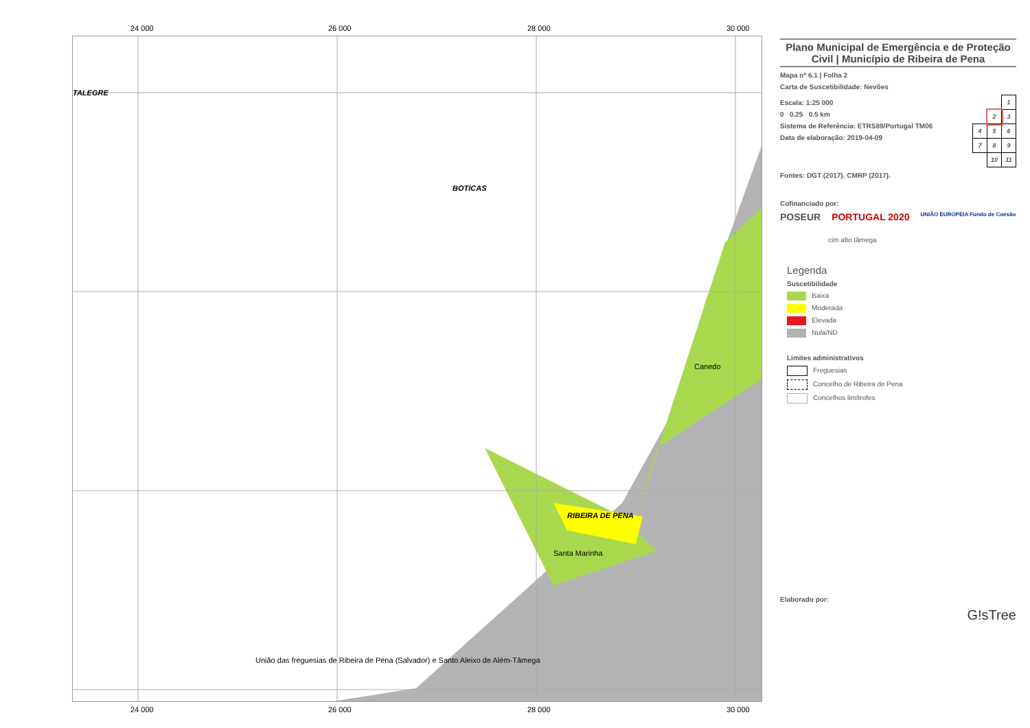24 000 26 000 28 000 30 000
TALEGRE
BOTICAS
Canedo
RIBEIRA DE PENA
Santa Marinha
União das freguesias de Ribeira de Pena (Salvador) e Santo Aleixo de Além-Tâmega
24 000 26 000 28 000 30 000
Plano Municipal de Emergência e de Proteção Civil | Município de Ribeira de Pena
Mapa nº 6.1 | Folha 2
Carta de Suscetibilidade: Nevões
Escala: 1:25 000
0 0.25 0.5 km
Sistema de Referência: ETRS89/Portugal TM06
Data de elaboração: 2019-04-09
| | | 1 |
| | 2 | 3 |
| 4 | 5 | 6 |
| 7 | 8 | 9 |
| | 10 | 11 |
Fontes: DGT (2017). CMRP (2017).
Cofinanciado por:
POSEUR PORTUGAL 2020 UNIÃO EUROPEIA Fundo de Coesão
cim alto tâmega
Legenda
Suscetibilidade
Baixa
Moderada
Elevada
Nula/ND
Limites administrativos
Freguesias
Concelho de Ribeira de Pena
Concelhos limítrofes
Elaborado por:
G!sTree